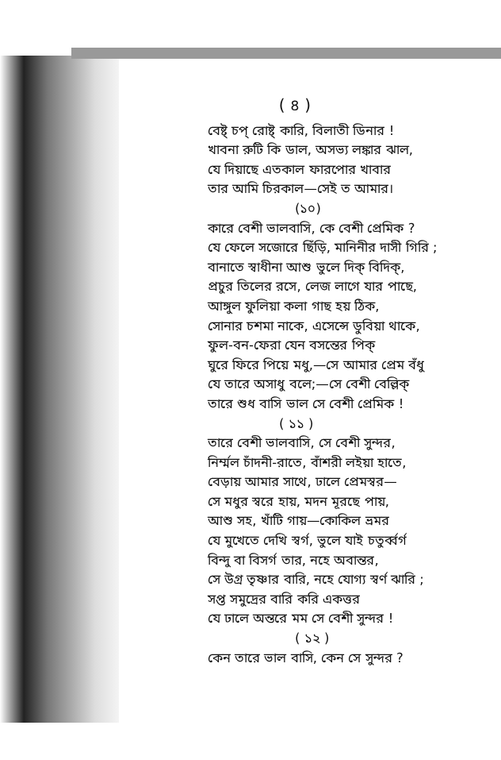( ৪ )
বেষ্ট্ চপ্ রোষ্ট্ কারি, বিলাতী ডিনার !
খাবনা রুটি কি ডাল, অসভ্য লঙ্কার ঝাল,
যে দিয়াছে এতকাল ফারপোর খাবার
তার আমি চিরকাল—সেই ত আমার।
(১০)
কারে বেশী ভালবাসি, কে বেশী প্রেমিক ?
যে ফেলে সজোরে ছিঁড়ি, মানিনীর দাসী গিরি ;
বানাতে স্বাধীনা আশু ভুলে দিক্ বিদিক্,
প্রচুর তিলের রসে, লেজ লাগে যার পাছে,
আঙ্গুল ফুলিয়া কলা গাছ হয় ঠিক,
সোনার চশমা নাকে, এসেন্সে ডুবিয়া থাকে,
ফুল-বন-ফেরা যেন বসন্তের পিক্
ঘুরে ফিরে পিয়ে মধু,—সে আমার প্রেম বঁধু
যে তারে অসাধু বলে;—সে বেশী বেল্লিক্
তারে শুধ বাসি ভাল সে বেশী প্রেমিক !
( ১১ )
তারে বেশী ভালবাসি, সে বেশী সুন্দর,
নির্ম্মল চাঁদনী-রাতে, বাঁশরী লইয়া হাতে,
বেড়ায় আমার সাথে, ঢালে প্রেমস্বর—
সে মধুর স্বরে হায়, মদন মূরছে পায়,
আশু সহ, খাঁটি গায়—কোকিল ভ্রমর
যে মুখেতে দেখি স্বর্গ, ভুলে যাই চতুর্ব্বর্গ
বিন্দু বা বিসর্গ তার, নহে অবান্তর,
সে উগ্র তৃষ্ণার বারি, নহে যোগ্য স্বর্ণ ঝারি ;
সপ্ত সমুদ্রের বারি করি একত্তর
যে ঢালে অন্তরে মম সে বেশী সুন্দর !
( ১২ )
কেন তারে ভাল বাসি, কেন সে সুন্দর ?